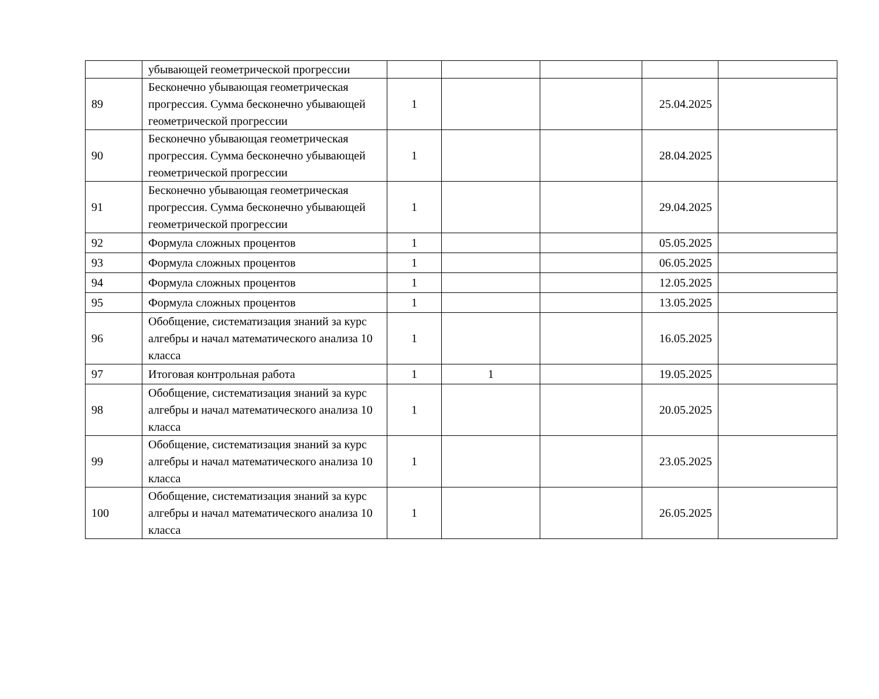| | убывающей геометрической прогрессии | | | | | |
| 89 | Бесконечно убывающая геометрическая прогрессия. Сумма бесконечно убывающей геометрической прогрессии | 1 | | | 25.04.2025 | |
| 90 | Бесконечно убывающая геометрическая прогрессия. Сумма бесконечно убывающей геометрической прогрессии | 1 | | | 28.04.2025 | |
| 91 | Бесконечно убывающая геометрическая прогрессия. Сумма бесконечно убывающей геометрической прогрессии | 1 | | | 29.04.2025 | |
| 92 | Формула сложных процентов | 1 | | | 05.05.2025 | |
| 93 | Формула сложных процентов | 1 | | | 06.05.2025 | |
| 94 | Формула сложных процентов | 1 | | | 12.05.2025 | |
| 95 | Формула сложных процентов | 1 | | | 13.05.2025 | |
| 96 | Обобщение, систематизация знаний за курс алгебры и начал математического анализа 10 класса | 1 | | | 16.05.2025 | |
| 97 | Итоговая контрольная работа | 1 | 1 | | 19.05.2025 | |
| 98 | Обобщение, систематизация знаний за курс алгебры и начал математического анализа 10 класса | 1 | | | 20.05.2025 | |
| 99 | Обобщение, систематизация знаний за курс алгебры и начал математического анализа 10 класса | 1 | | | 23.05.2025 | |
| 100 | Обобщение, систематизация знаний за курс алгебры и начал математического анализа 10 класса | 1 | | | 26.05.2025 | |